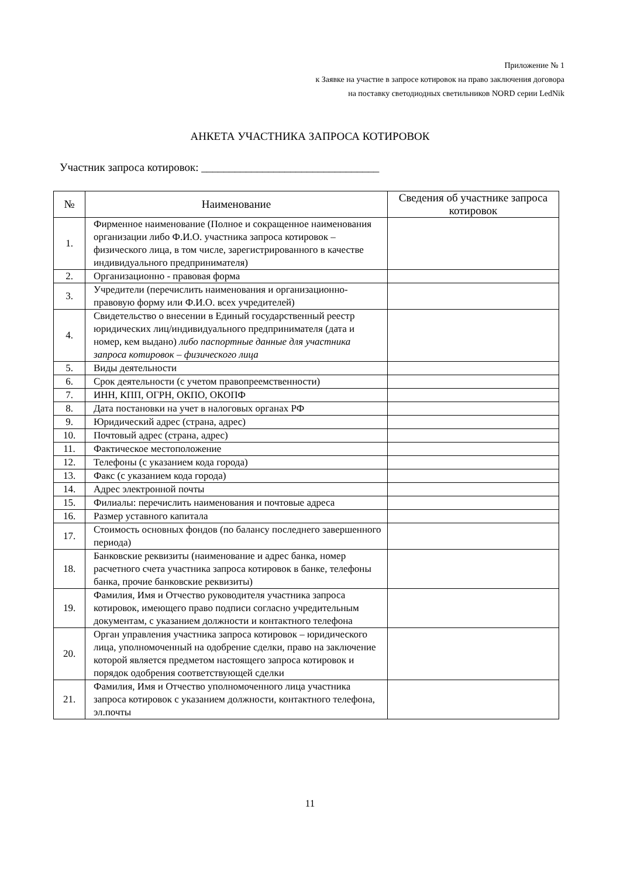Приложение № 1
к Заявке на участие в запросе котировок на право заключения договора
на поставку светодиодных светильников NORD серии LedNik
АНКЕТА УЧАСТНИКА ЗАПРОСА КОТИРОВОК
Участник запроса котировок: ________________________________
| № | Наименование | Сведения об участнике запроса котировок |
| --- | --- | --- |
| 1. | Фирменное наименование (Полное и сокращенное наименования организации либо Ф.И.О. участника запроса котировок – физического лица, в том числе, зарегистрированного в качестве индивидуального предпринимателя) | |
| 2. | Организационно - правовая форма | |
| 3. | Учредители (перечислить наименования и организационно-правовую форму или Ф.И.О. всех учредителей) | |
| 4. | Свидетельство о внесении в Единый государственный реестр юридических лиц/индивидуального предпринимателя (дата и номер, кем выдано) либо паспортные данные для участника запроса котировок – физического лица | |
| 5. | Виды деятельности | |
| 6. | Срок деятельности (с учетом правопреемственности) | |
| 7. | ИНН, КПП, ОГРН, ОКПО, ОКОПФ | |
| 8. | Дата постановки на учет в налоговых органах РФ | |
| 9. | Юридический адрес (страна, адрес) | |
| 10. | Почтовый адрес (страна, адрес) | |
| 11. | Фактическое местоположение | |
| 12. | Телефоны (с указанием кода города) | |
| 13. | Факс (с указанием кода города) | |
| 14. | Адрес электронной почты | |
| 15. | Филиалы: перечислить наименования и почтовые адреса | |
| 16. | Размер уставного капитала | |
| 17. | Стоимость основных фондов (по балансу последнего завершенного периода) | |
| 18. | Банковские реквизиты (наименование и адрес банка, номер расчетного счета участника запроса котировок в банке, телефоны банка, прочие банковские реквизиты) | |
| 19. | Фамилия, Имя и Отчество руководителя участника запроса котировок, имеющего право подписи согласно учредительным документам, с указанием должности и контактного телефона | |
| 20. | Орган управления участника запроса котировок – юридического лица, уполномоченный на одобрение сделки, право на заключение которой является предметом настоящего запроса котировок и порядок одобрения соответствующей сделки | |
| 21. | Фамилия, Имя и Отчество уполномоченного лица участника запроса котировок с указанием должности, контактного телефона, эл.почты | |
11